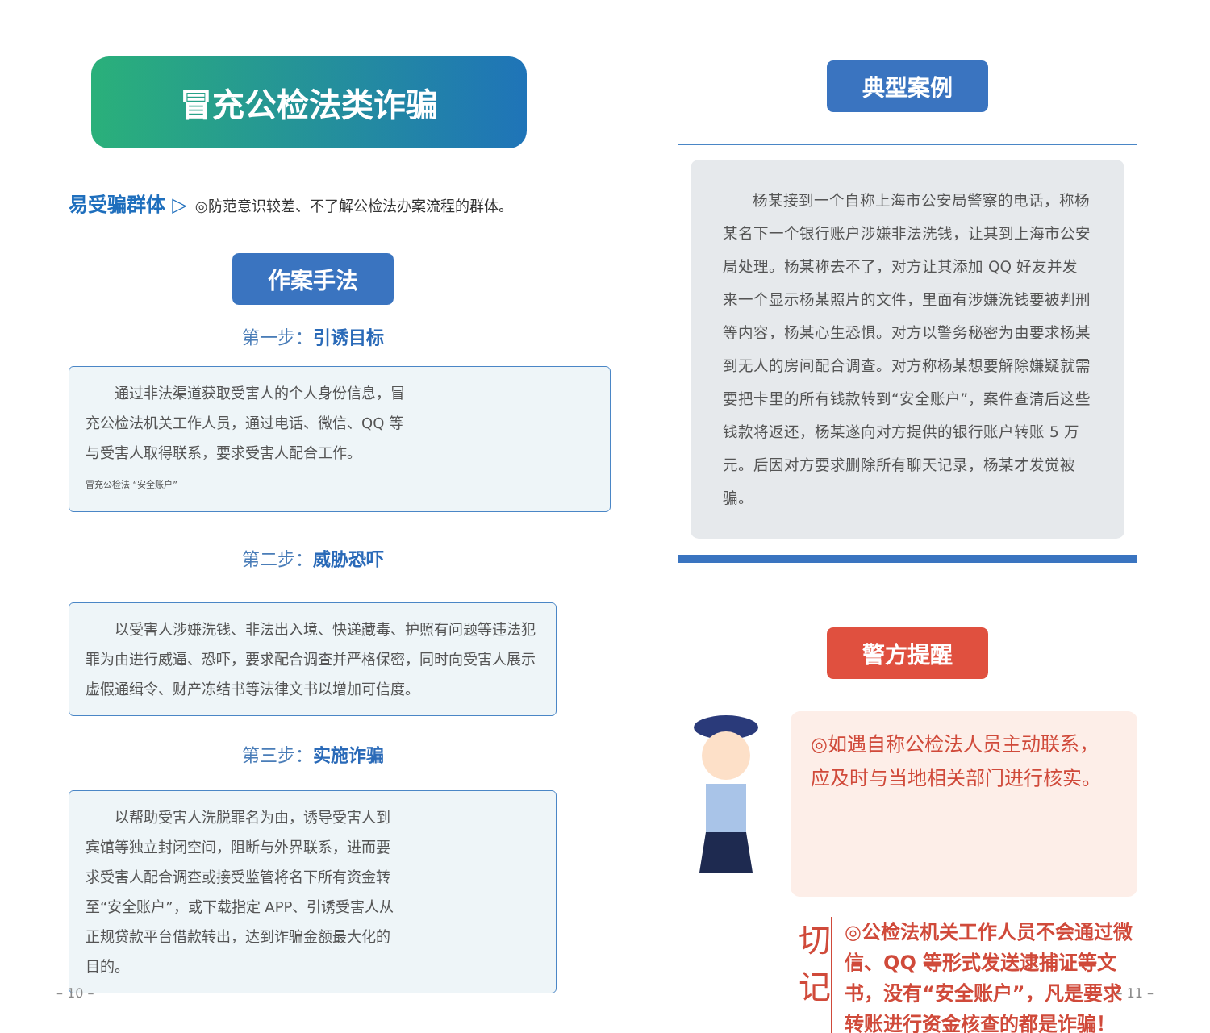冒充公检法类诈骗
易受骗群体 ▷ ◎防范意识较差、不了解公检法办案流程的群体。
作案手法
第一步：引诱目标
通过非法渠道获取受害人的个人身份信息，冒充公检法机关工作人员，通过电话、微信、QQ 等与受害人取得联系，要求受害人配合工作。
冒充公检法 “安全账户”
第二步：威胁恐吓
以受害人涉嫌洗钱、非法出入境、快递藏毒、护照有问题等违法犯罪为由进行威逼、恐吓，要求配合调查并严格保密，同时向受害人展示虚假通缉令、财产冻结书等法律文书以增加可信度。
第三步：实施诈骗
以帮助受害人洗脱罪名为由，诱导受害人到宾馆等独立封闭空间，阻断与外界联系，进而要求受害人配合调查或接受监管将名下所有资金转至“安全账户”，或下载指定 APP、引诱受害人从正规贷款平台借款转出，达到诈骗金额最大化的目的。
– 10 –
典型案例
杨某接到一个自称上海市公安局警察的电话，称杨某名下一个银行账户涉嫌非法洗钱，让其到上海市公安局处理。杨某称去不了，对方让其添加 QQ 好友并发来一个显示杨某照片的文件，里面有涉嫌洗钱要被判刑等内容，杨某心生恐惧。对方以警务秘密为由要求杨某到无人的房间配合调查。对方称杨某想要解除嫌疑就需要把卡里的所有钱款转到“安全账户”，案件查清后这些钱款将返还，杨某遂向对方提供的银行账户转账 5 万元。后因对方要求删除所有聊天记录，杨某才发觉被骗。
警方提醒
◎如遇自称公检法人员主动联系，应及时与当地相关部门进行核实。
切
记
◎公检法机关工作人员不会通过微信、QQ 等形式发送逮捕证等文书，没有“安全账户”，凡是要求转账进行资金核查的都是诈骗！
– 11 –